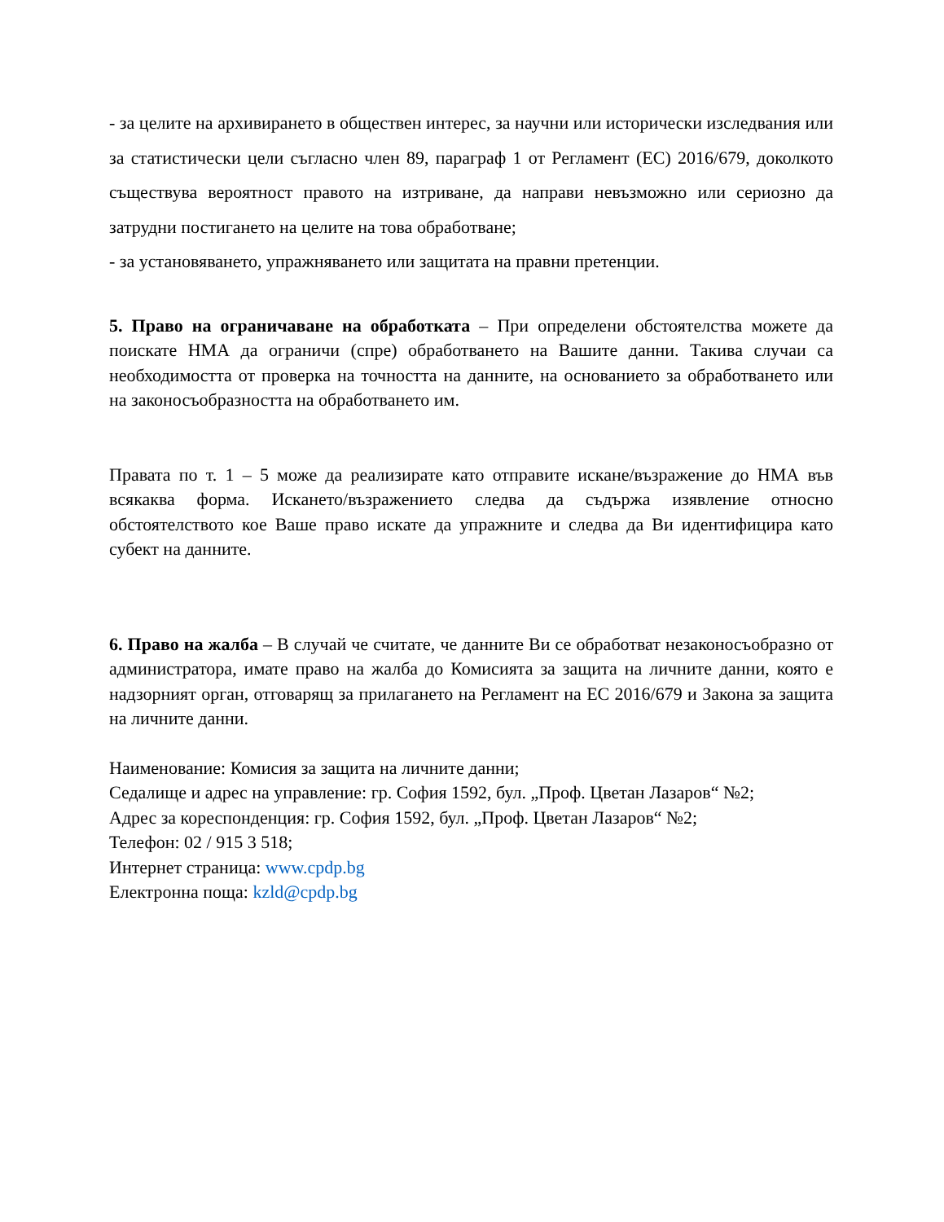- за целите на архивирането в обществен интерес, за научни или исторически изследвания или за статистически цели съгласно член 89, параграф 1 от Регламент (ЕС) 2016/679, доколкото съществува вероятност правото на изтриване, да направи невъзможно или сериозно да затрудни постигането на целите на това обработване;
- за установяването, упражняването или защитата на правни претенции.
5. Право на ограничаване на обработката – При определени обстоятелства можете да поискате НМА да ограничи (спре) обработването на Вашите данни. Такива случаи са необходимостта от проверка на точността на данните, на основанието за обработването или на законосъобразността на обработването им.
Правата по т. 1 – 5 може да реализирате като отправите искане/възражение до НМА във всякаква форма. Искането/възражението следва да съдържа изявление относно обстоятелството кое Ваше право искате да упражните и следва да Ви идентифицира като субект на данните.
6. Право на жалба – В случай че считате, че данните Ви се обработват незаконосъобразно от администратора, имате право на жалба до Комисията за защита на личните данни, която е надзорният орган, отговарящ за прилагането на Регламент на ЕС 2016/679 и Закона за защита на личните данни.
Наименование: Комисия за защита на личните данни;
Седалище и адрес на управление: гр. София 1592, бул. „Проф. Цветан Лазаров“ №2;
Адрес за кореспонденция: гр. София 1592, бул. „Проф. Цветан Лазаров“ №2;
Телефон: 02 / 915 3 518;
Интернет страница: www.cpdp.bg
Електронна поща: kzld@cpdp.bg